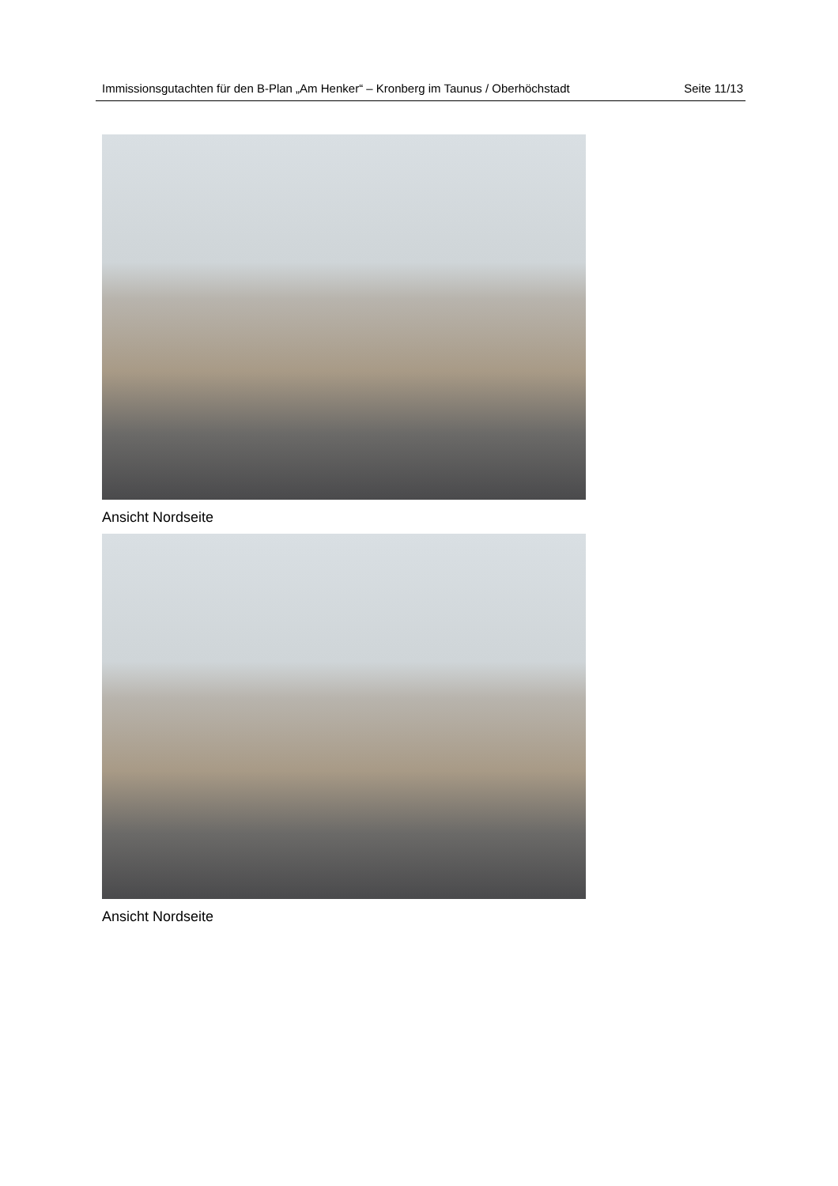Immissionsgutachten für den B-Plan „Am Henker“ – Kronberg im Taunus / Oberhöch­stadt
Seite 11/13
Ansicht Nordseite
Ansicht Nordseite